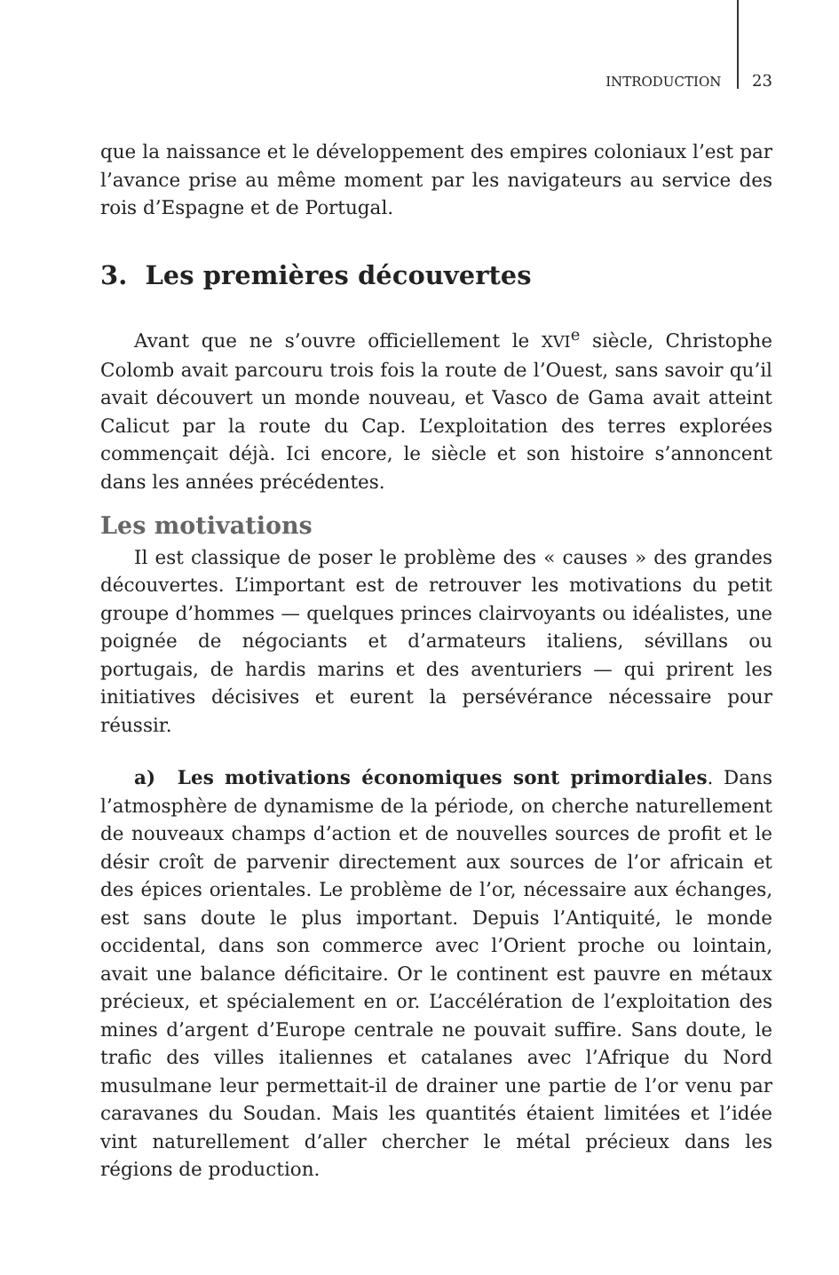INTRODUCTION 23
que la naissance et le développement des empires coloniaux l’est par l’avance prise au même moment par les navigateurs au service des rois d’Espagne et de Portugal.
3. Les premières découvertes
Avant que ne s’ouvre officiellement le XVI<sup>e</sup> siècle, Christophe Colomb avait parcouru trois fois la route de l’Ouest, sans savoir qu’il avait découvert un monde nouveau, et Vasco de Gama avait atteint Calicut par la route du Cap. L’exploitation des terres explorées commençait déjà. Ici encore, le siècle et son histoire s’annoncent dans les années précédentes.
Les motivations
Il est classique de poser le problème des « causes » des grandes découvertes. L’important est de retrouver les motivations du petit groupe d’hommes — quelques princes clairvoyants ou idéalistes, une poignée de négociants et d’armateurs italiens, sévillans ou portugais, de hardis marins et des aventuriers — qui prirent les initiatives décisives et eurent la persévérance nécessaire pour réussir.
a) Les motivations économiques sont primordiales. Dans l’atmosphère de dynamisme de la période, on cherche naturellement de nouveaux champs d’action et de nouvelles sources de profit et le désir croît de parvenir directement aux sources de l’or africain et des épices orientales. Le problème de l’or, nécessaire aux échanges, est sans doute le plus important. Depuis l’Antiquité, le monde occidental, dans son commerce avec l’Orient proche ou lointain, avait une balance déficitaire. Or le continent est pauvre en métaux précieux, et spécialement en or. L’accélération de l’exploitation des mines d’argent d’Europe centrale ne pouvait suffire. Sans doute, le trafic des villes italiennes et catalanes avec l’Afrique du Nord musulmane leur permettait-il de drainer une partie de l’or venu par caravanes du Soudan. Mais les quantités étaient limitées et l’idée vint naturellement d’aller chercher le métal précieux dans les régions de production.